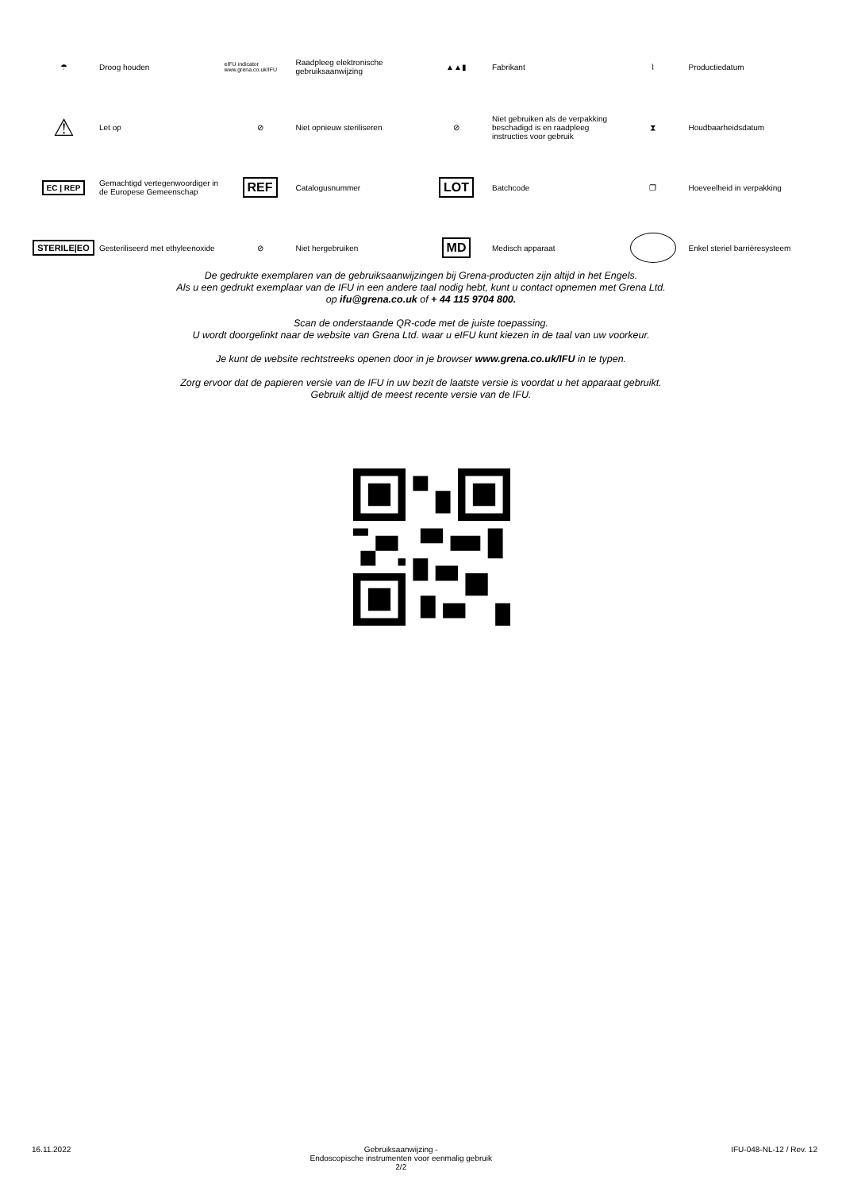☂ Droog houden
eIFU indicator www.grena.co.uk/IFU
Raadpleeg elektronische gebruiksaanwijzing
▲▲▮ Fabrikant
⌇ Productiedatum
⚠
Let op
⊘ Niet opnieuw steriliseren
⊘
Niet gebruiken als de verpakking beschadigd is en raadpleeg instructies voor gebruik
⧗ Houdbaarheidsdatum
EC | REP
Gemachtigd vertegenwoordiger in de Europese Gemeenschap
REF
Catalogusnummer
LOT
Batchcode
❐ Hoeveelheid in verpakking
STERILE|EO
Gesteriliseerd met ethyleenoxide
⊘ Niet hergebruiken
MD
Medisch apparaat
Enkel steriel barrièresysteem
De gedrukte exemplaren van de gebruiksaanwijzingen bij Grena-producten zijn altijd in het Engels.
Als u een gedrukt exemplaar van de IFU in een andere taal nodig hebt, kunt u contact opnemen met Grena Ltd.
op ifu@grena.co.uk of + 44 115 9704 800.
Scan de onderstaande QR-code met de juiste toepassing.
U wordt doorgelinkt naar de website van Grena Ltd. waar u eIFU kunt kiezen in de taal van uw voorkeur.
Je kunt de website rechtstreeks openen door in je browser www.grena.co.uk/IFU in te typen.
Zorg ervoor dat de papieren versie van de IFU in uw bezit de laatste versie is voordat u het apparaat gebruikt.
Gebruik altijd de meest recente versie van de IFU.
16.11.2022 Gebruiksaanwijzing -
Endoscopische instrumenten voor eenmalig gebruik
2/2 IFU-048-NL-12 / Rev. 12